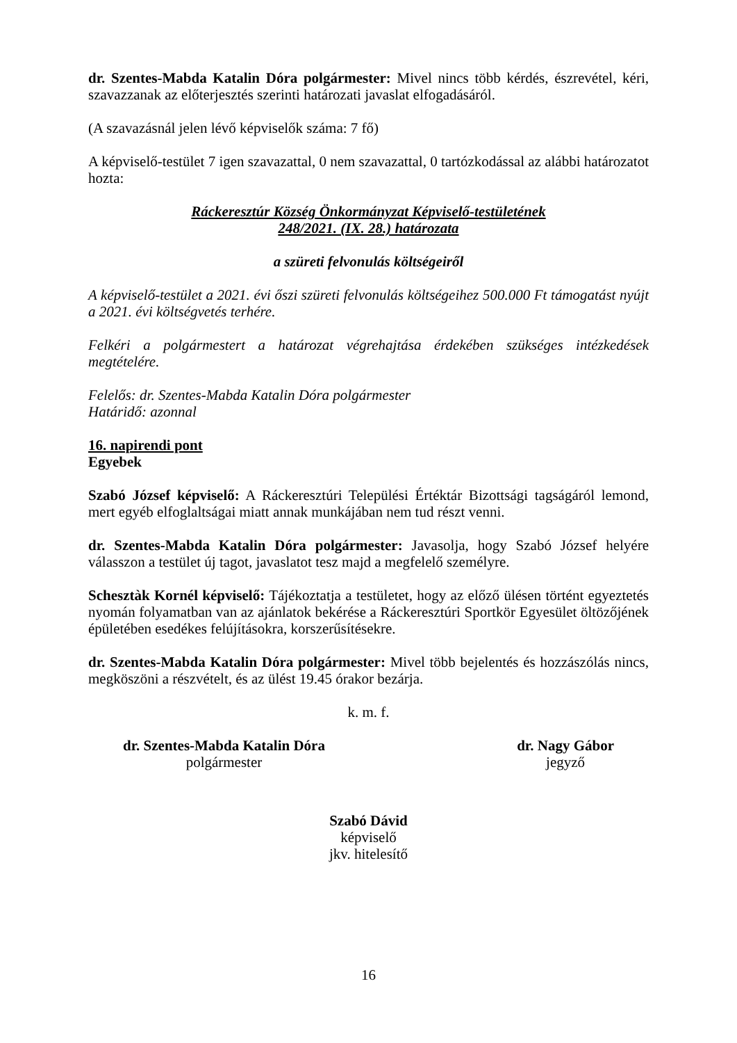dr. Szentes-Mabda Katalin Dóra polgármester: Mivel nincs több kérdés, észrevétel, kéri, szavazzanak az előterjesztés szerinti határozati javaslat elfogadásáról.
(A szavazásnál jelen lévő képviselők száma: 7 fő)
A képviselő-testület 7 igen szavazattal, 0 nem szavazattal, 0 tartózkodással az alábbi határozatot hozta:
Ráckeresztúr Község Önkormányzat Képviselő-testületének
248/2021. (IX. 28.) határozata
a szüreti felvonulás költségeiről
A képviselő-testület a 2021. évi őszi szüreti felvonulás költségeihez 500.000 Ft támogatást nyújt a 2021. évi költségvetés terhére.
Felkéri a polgármestert a határozat végrehajtása érdekében szükséges intézkedések megtételére.
Felelős: dr. Szentes-Mabda Katalin Dóra polgármester
Határidő: azonnal
16. napirendi pont
Egyebek
Szabó József képviselő: A Ráckeresztúri Települési Értéktár Bizottsági tagságáról lemond, mert egyéb elfoglaltságai miatt annak munkájában nem tud részt venni.
dr. Szentes-Mabda Katalin Dóra polgármester: Javasolja, hogy Szabó József helyére válasszon a testület új tagot, javaslatot tesz majd a megfelelő személyre.
Schesztàk Kornél képviselő: Tájékoztatja a testületet, hogy az előző ülésen történt egyeztetés nyomán folyamatban van az ajánlatok bekérése a Ráckeresztúri Sportkör Egyesület öltözőjének épületében esedékes felújításokra, korszerűsítésekre.
dr. Szentes-Mabda Katalin Dóra polgármester: Mivel több bejelentés és hozzászólás nincs, megköszöni a részvételt, és az ülést 19.45 órakor bezárja.
k. m. f.
dr. Szentes-Mabda Katalin Dóra
polgármester
dr. Nagy Gábor
jegyző
Szabó Dávid
képviselő
jkv. hitelesítő
16